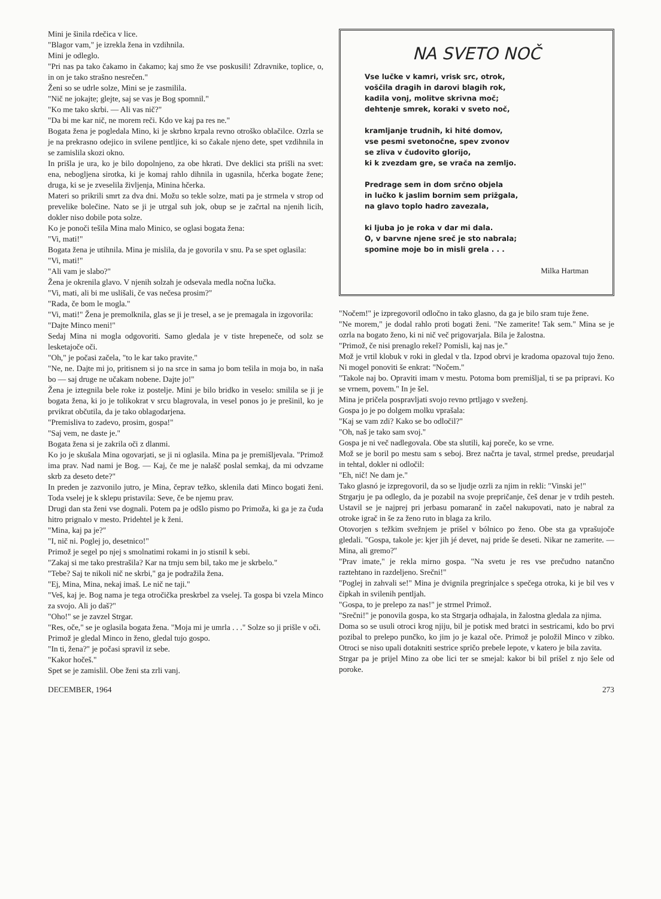Mini je šinila rdečica v lice.
"Blagor vam," je izrekla žena in vzdihnila.
Mini je odleglo.
"Pri nas pa tako čakamo in čakamo; kaj smo že vse poskusili! Zdravnike, toplice, o, in on je tako strašno nesrečen."
Ženi so se udrle solze, Mini se je zasmilila.
"Nič ne jokajte; glejte, saj se vas je Bog spomnil."
"Ko me tako skrbi. — Ali vas nič?"
"Da bi me kar nič, ne morem reči. Kdo ve kaj pa res ne."
Bogata žena je pogledala Mino, ki je skrbno krpala revno otroško oblačilce. Ozrla se je na prekrasno odejico in svilene pentljice, ki so čakale njeno dete, spet vzdihnila in se zamislila skozi okno.
In prišla je ura, ko je bilo dopolnjeno, za obe hkrati. Dve deklici sta prišli na svet: ena, nebogljena sirotka, ki je komaj rahlo dihnila in ugasnila, hčerka bogate žene; druga, ki se je zveselila življenja, Minina hčerka.
Materi so prikrili smrt za dva dni. Možu so tekle solze, mati pa je strmela v strop od prevelike bolečine. Nato se ji je utrgal suh jok, obup se je začrtal na njenih licih, dokler niso dobile pota solze.
Ko je ponoči tešila Mina malo Minico, se oglasi bogata žena:
"Vi, mati!"
Bogata žena je utihnila. Mina je mislila, da je govorila v snu. Pa se spet oglasila:
"Vi, mati!"
"Ali vam je slabo?"
Žena je okrenila glavo. V njenih solzah je odsevala medla nočna lučka.
"Vi, mati, ali bi me uslišali, če vas nečesa prosim?"
"Rada, če bom le mogla."
"Vi, mati!" Žena je premolknila, glas se ji je tresel, a se je premagala in izgovorila:
"Dajte Minco meni!"
Sedaj Mina ni mogla odgovoriti. Samo gledala je v tiste hrepeneče, od solz se lesketajoče oči.
"Oh," je počasi začela, "to le kar tako pravite."
"Ne, ne. Dajte mi jo, pritisnem si jo na srce in sama jo bom tešila in moja bo, in naša bo — saj druge ne učakam nobene. Dajte jo!"
Žena je iztegnila bele roke iz postelje. Mini je bilo bridko in veselo: smilila se ji je bogata žena, ki jo je tolikokrat v srcu blagrovala, in vesel ponos jo je prešinil, ko je prvikrat občutila, da je tako oblagodarjena.
"Premisliva to zadevo, prosim, gospa!"
"Saj vem, ne daste je."
Bogata žena si je zakrila oči z dlanmi.
Ko jo je skušala Mina ogovarjati, se ji ni oglasila. Mina pa je premišljevala. "Primož ima prav. Nad nami je Bog. — Kaj, če me je nalašč poslal semkaj, da mi odvzame skrb za deseto dete?"
In preden je zazvonilo jutro, je Mina, čeprav težko, sklenila dati Minco bogati ženi. Toda vselej je k sklepu pristavila: Seve, če be njemu prav.
Drugi dan sta ženi vse dognali. Potem pa je odšlo pismo po Primoža, ki ga je za čuda hitro prignalo v mesto. Pridehtel je k ženi.
"Mina, kaj pa je?"
"I, nič ni. Poglej jo, desetnico!"
Primož je segel po njej s smolnatimi rokami in jo stisnil k sebi.
"Zakaj si me tako prestrašila? Kar na trnju sem bil, tako me je skrbelo."
"Tebe? Saj te nikoli nič ne skrbi," ga je podražila žena.
"Ej, Mina, Mina, nekaj imaš. Le nič ne taji."
"Veš, kaj je. Bog nama je tega otročička preskrbel za vselej. Ta gospa bi vzela Minco za svojo. Ali jo daš?"
"Oho!" se je zavzel Strgar.
"Res, oče," se je oglasila bogata žena. "Moja mi je umrla . . ." Solze so ji prišle v oči.
Primož je gledal Minco in ženo, gledal tujo gospo.
"In ti, žena?" je počasi spravil iz sebe.
"Kakor hočeš."
Spet se je zamislil. Obe ženi sta zrli vanj.
NA SVETO NOČ
Vse lučke v kamri, vrisk src, otrok,
voščila dragih in darovi blagih rok,
kadila vonj, molitve skrivna moč;
dehtenje smrek, koraki v sveto noč,
kramljanje trudnih, ki hité domov,
vse pesmi svetonočne, spev zvonov
se zliva v čudovito glorijo,
ki k zvezdam gre, se vrača na zemljo.
Predrage sem in dom srčno objela
in lučko k jaslim bornim sem prižgala,
na glavo toplo hadro zavezala,
ki ljuba jo je roka v dar mi dala.
O, v barvne njene sreč je sto nabrala;
spomine moje bo in misli grela . . .
Milka Hartman
"Nočem!" je izpregovoril odločno in tako glasno, da ga je bilo sram tuje žene.
"Ne morem," je dodal rahlo proti bogati ženi. "Ne zamerite! Tak sem." Mina se je ozrla na bogato ženo, ki ni nič več prigovarjala. Bila je žalostna.
"Primož, če nisi prenaglo rekel? Pomisli, kaj nas je."
Mož je vrtil klobuk v roki in gledal v tla. Izpod obrvi je kradoma opazoval tujo ženo. Ni mogel ponoviti še enkrat: "Nočem."
"Takole naj bo. Opraviti imam v mestu. Potoma bom premišljal, ti se pa pripravi. Ko se vrnem, povem." In je šel.
Mina je pričela pospravljati svojo revno prtljago v sveženj.
Gospa jo je po dolgem molku vprašala:
"Kaj se vam zdi? Kako se bo odločil?"
"Oh, naš je tako sam svoj."
Gospa je ni več nadlegovala. Obe sta slutili, kaj poreče, ko se vrne.
Mož se je boril po mestu sam s seboj. Brez načrta je taval, strmel predse, preudarjal in tehtal, dokler ni odločil:
"Eh, nič! Ne dam je."
Tako glasnó je izpregovoril, da so se ljudje ozrli za njim in rekli: "Vinski je!"
Strgarju je pa odleglo, da je pozabil na svoje prepričanje, češ denar je v trdih pesteh. Ustavil se je najprej pri jerbasu pomaranč in začel nakupovati, nato je nabral za otroke igrač in še za ženo ruto in blaga za krilo.
Otovorjen s težkim svežnjem je prišel v bólnico po ženo. Obe sta ga vprašujoče gledali. "Gospa, takole je: kjer jih jé devet, naj pride še deseti. Nikar ne zamerite. — Mina, ali gremo?"
"Prav imate," je rekla mirno gospa. "Na svetu je res vse prečudno natančno raztehtano in razdeljeno. Srečni!"
"Poglej in zahvali se!" Mina je dvignila pregrinjalce s spečega otroka, ki je bil ves v čipkah in svilenih pentljah.
"Gospa, to je prelepo za nas!" je strmel Primož.
"Srečni!" je ponovila gospa, ko sta Strgarja odhajala, in žalostna gledala za njima.
Doma so se usuli otroci krog njiju, bil je potisk med bratci in sestricami, kdo bo prvi pozibal to prelepo punčko, ko jim jo je kazal oče. Primož je položil Minco v zibko. Otroci se niso upali dotakniti sestrice spričo prebele lepote, v katero je bila zavita.
Strgar pa je prijel Mino za obe lici ter se smejal: kakor bi bil prišel z njo šele od poroke.
DECEMBER, 1964 273